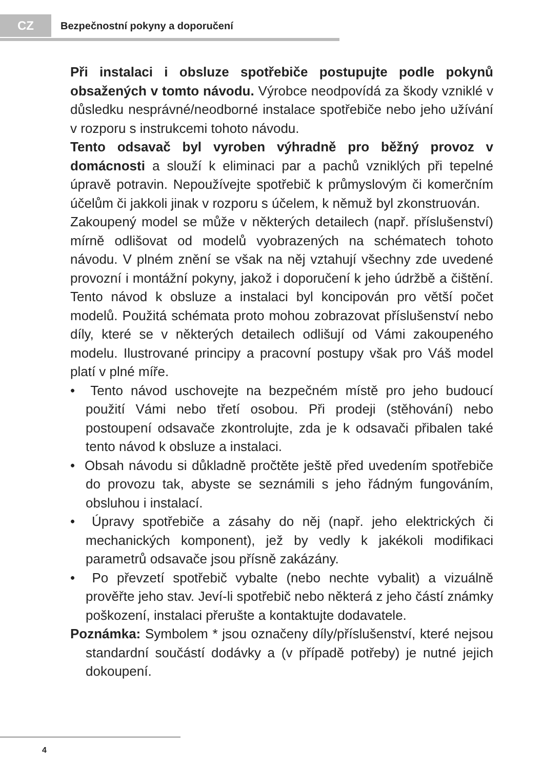CZ
Bezpečnostní pokyny a doporučení
Při instalaci i obsluze spotřebiče postupujte podle pokynů obsažených v tomto návodu. Výrobce neodpovídá za škody vzniklé v důsledku nesprávné/neodborné instalace spotřebiče nebo jeho užívání v rozporu s instrukcemi tohoto návodu.
Tento odsavač byl vyroben výhradně pro běžný provoz v domácnosti a slouží k eliminaci par a pachů vzniklých při tepelné úpravě potravin. Nepoužívejte spotřebič k průmyslovým či komerčním účelům či jakkoli jinak v rozporu s účelem, k němuž byl zkonstruován.
Zakoupený model se může v některých detailech (např. příslušenství) mírně odlišovat od modelů vyobrazených na schématech tohoto návodu. V plném znění se však na něj vztahují všechny zde uvedené provozní i montážní pokyny, jakož i doporučení k jeho údržbě a čištění. Tento návod k obsluze a instalaci byl koncipován pro větší počet modelů. Použitá schémata proto mohou zobrazovat příslušenství nebo díly, které se v některých detailech odlišují od Vámi zakoupeného modelu. Ilustrované principy a pracovní postupy však pro Váš model platí v plné míře.
• Tento návod uschovejte na bezpečném místě pro jeho budoucí použití Vámi nebo třetí osobou. Při prodeji (stěhování) nebo postoupení odsavače zkontrolujte, zda je k odsavači přibalen také tento návod k obsluze a instalaci.
• Obsah návodu si důkladně pročtěte ještě před uvedením spotřebiče do provozu tak, abyste se seznámili s jeho řádným fungováním, obsluhou i instalací.
• Úpravy spotřebiče a zásahy do něj (např. jeho elektrických či mechanických komponent), jež by vedly k jakékoli modifikaci parametrů odsavače jsou přísně zakázány.
• Po převzetí spotřebič vybalte (nebo nechte vybalit) a vizuálně prověřte jeho stav. Jeví-li spotřebič nebo některá z jeho částí známky poškození, instalaci přerušte a kontaktujte dodavatele.
Poznámka: Symbolem * jsou označeny díly/příslušenství, které nejsou standardní součástí dodávky a (v případě potřeby) je nutné jejich dokoupení.
4